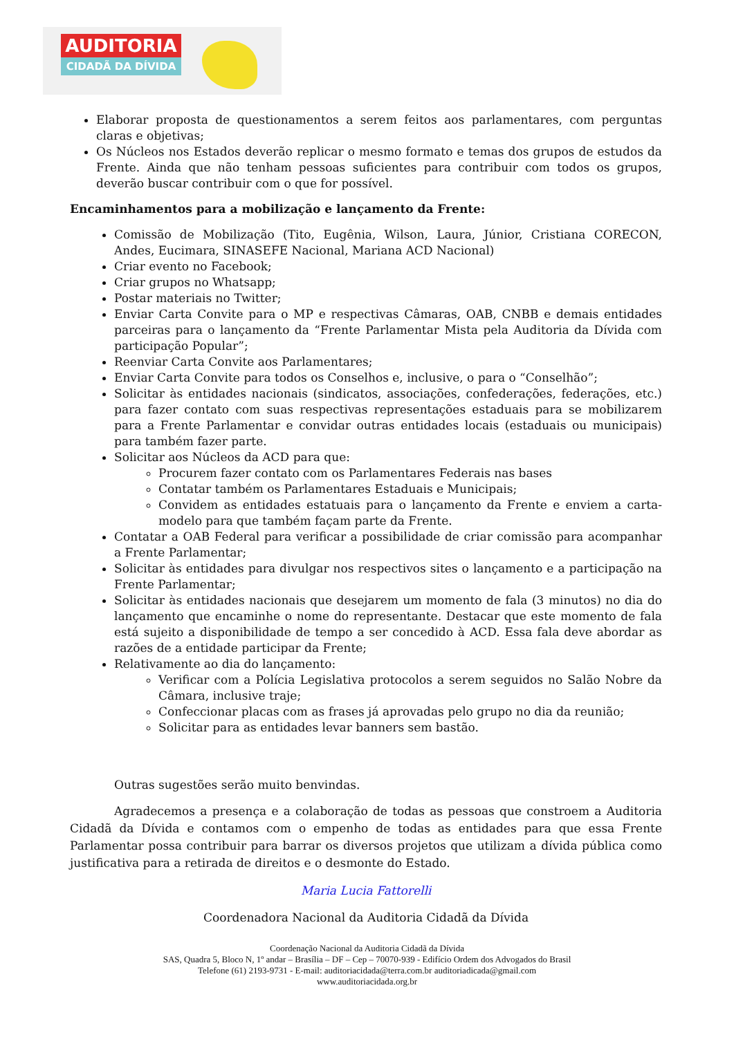AUDITORIA
CIDADÃ DA DÍVIDA
Elaborar proposta de questionamentos a serem feitos aos parlamentares, com perguntas claras e objetivas;
Os Núcleos nos Estados deverão replicar o mesmo formato e temas dos grupos de estudos da Frente. Ainda que não tenham pessoas suficientes para contribuir com todos os grupos, deverão buscar contribuir com o que for possível.
Encaminhamentos para a mobilização e lançamento da Frente:
Comissão de Mobilização (Tito, Eugênia, Wilson, Laura, Júnior, Cristiana CORECON, Andes, Eucimara, SINASEFE Nacional, Mariana ACD Nacional)
Criar evento no Facebook;
Criar grupos no Whatsapp;
Postar materiais no Twitter;
Enviar Carta Convite para o MP e respectivas Câmaras, OAB, CNBB e demais entidades parceiras para o lançamento da “Frente Parlamentar Mista pela Auditoria da Dívida com participação Popular”;
Reenviar Carta Convite aos Parlamentares;
Enviar Carta Convite para todos os Conselhos e, inclusive, o para o “Conselhão”;
Solicitar às entidades nacionais (sindicatos, associações, confederações, federações, etc.) para fazer contato com suas respectivas representações estaduais para se mobilizarem para a Frente Parlamentar e convidar outras entidades locais (estaduais ou municipais) para também fazer parte.
Solicitar aos Núcleos da ACD para que:
Procurem fazer contato com os Parlamentares Federais nas bases
Contatar também os Parlamentares Estaduais e Municipais;
Convidem as entidades estatuais para o lançamento da Frente e enviem a carta-modelo para que também façam parte da Frente.
Contatar a OAB Federal para verificar a possibilidade de criar comissão para acompanhar a Frente Parlamentar;
Solicitar às entidades para divulgar nos respectivos sites o lançamento e a participação na Frente Parlamentar;
Solicitar às entidades nacionais que desejarem um momento de fala (3 minutos) no dia do lançamento que encaminhe o nome do representante. Destacar que este momento de fala está sujeito a disponibilidade de tempo a ser concedido à ACD. Essa fala deve abordar as razões de a entidade participar da Frente;
Relativamente ao dia do lançamento:
Verificar com a Polícia Legislativa protocolos a serem seguidos no Salão Nobre da Câmara, inclusive traje;
Confeccionar placas com as frases já aprovadas pelo grupo no dia da reunião;
Solicitar para as entidades levar banners sem bastão.
Outras sugestões serão muito benvindas.
Agradecemos a presença e a colaboração de todas as pessoas que constroem a Auditoria Cidadã da Dívida e contamos com o empenho de todas as entidades para que essa Frente Parlamentar possa contribuir para barrar os diversos projetos que utilizam a dívida pública como justificativa para a retirada de direitos e o desmonte do Estado.
Maria Lucia Fattorelli
Coordenadora Nacional da Auditoria Cidadã da Dívida
Coordenação Nacional da Auditoria Cidadã da Dívida
SAS, Quadra 5, Bloco N, 1º andar – Brasília – DF – Cep – 70070-939 - Edifício Ordem dos Advogados do Brasil
Telefone (61) 2193-9731 - E-mail: auditoriacidada@terra.com.br auditoriadicada@gmail.com
www.auditoriacidada.org.br